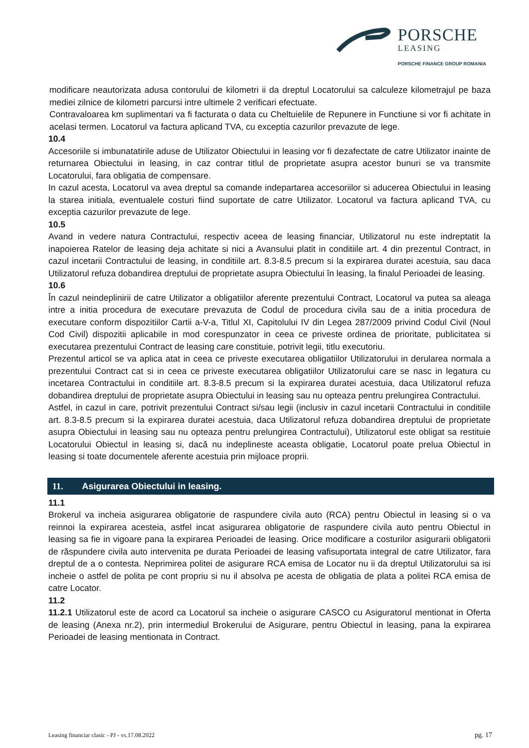PORSCHE
LEASING
PORSCHE FINANCE GROUP ROMANIA
modificare neautorizata adusa contorului de kilometri ii da dreptul Locatorului sa calculeze kilometrajul pe baza mediei zilnice de kilometri parcursi intre ultimele 2 verificari efectuate.
Contravaloarea km suplimentari va fi facturata o data cu Cheltuielile de Repunere in Functiune si vor fi achitate in acelasi termen. Locatorul va factura aplicand TVA, cu exceptia cazurilor prevazute de lege.
10.4
Accesoriile si imbunatatirile aduse de Utilizator Obiectului in leasing vor fi dezafectate de catre Utilizator inainte de returnarea Obiectului in leasing, in caz contrar titlul de proprietate asupra acestor bunuri se va transmite Locatorului, fara obligatia de compensare.
In cazul acesta, Locatorul va avea dreptul sa comande indepartarea accesoriilor si aducerea Obiectului in leasing la starea initiala, eventualele costuri fiind suportate de catre Utilizator. Locatorul va factura aplicand TVA, cu exceptia cazurilor prevazute de lege.
10.5
Avand in vedere natura Contractului, respectiv aceea de leasing financiar, Utilizatorul nu este indreptatit la inapoierea Ratelor de leasing deja achitate si nici a Avansului platit in conditiile art. 4 din prezentul Contract, in cazul incetarii Contractului de leasing, in conditiile art. 8.3-8.5 precum si la expirarea duratei acestuia, sau daca Utilizatorul refuza dobandirea dreptului de proprietate asupra Obiectului în leasing, la finalul Perioadei de leasing.
10.6
În cazul neindeplinirii de catre Utilizator a obligatiilor aferente prezentului Contract, Locatorul va putea sa aleaga intre a initia procedura de executare prevazuta de Codul de procedura civila sau de a initia procedura de executare conform dispozitiilor Cartii a-V-a, Titlul XI, Capitolului IV din Legea 287/2009 privind Codul Civil (Noul Cod Civil) dispozitii aplicabile in mod corespunzator in ceea ce priveste ordinea de prioritate, publicitatea si executarea prezentului Contract de leasing care constituie, potrivit legii, titlu executoriu.
Prezentul articol se va aplica atat in ceea ce priveste executarea obligatiilor Utilizatorului in derularea normala a prezentului Contract cat si in ceea ce priveste executarea obligatiilor Utilizatorului care se nasc in legatura cu incetarea Contractului in conditiile art. 8.3-8.5 precum si la expirarea duratei acestuia, daca Utilizatorul refuza dobandirea dreptului de proprietate asupra Obiectului in leasing sau nu opteaza pentru prelungirea Contractului.
Astfel, in cazul in care, potrivit prezentului Contract si/sau legii (inclusiv in cazul incetarii Contractului in conditiile art. 8.3-8.5 precum si la expirarea duratei acestuia, daca Utilizatorul refuza dobandirea dreptului de proprietate asupra Obiectului in leasing sau nu opteaza pentru prelungirea Contractului), Utilizatorul este obligat sa restituie Locatorului Obiectul in leasing si, dacă nu indeplineste aceasta obligatie, Locatorul poate prelua Obiectul in leasing si toate documentele aferente acestuia prin mijloace proprii.
11. Asigurarea Obiectului in leasing.
11.1
Brokerul va incheia asigurarea obligatorie de raspundere civila auto (RCA) pentru Obiectul in leasing si o va reinnoi la expirarea acesteia, astfel incat asigurarea obligatorie de raspundere civila auto pentru Obiectul in leasing sa fie in vigoare pana la expirarea Perioadei de leasing. Orice modificare a costurilor asigurarii obligatorii de răspundere civila auto intervenita pe durata Perioadei de leasing vafisuportata integral de catre Utilizator, fara dreptul de a o contesta. Neprimirea politei de asigurare RCA emisa de Locator nu ii da dreptul Utilizatorului sa isi incheie o astfel de polita pe cont propriu si nu il absolva pe acesta de obligatia de plata a politei RCA emisa de catre Locator.
11.2
11.2.1 Utilizatorul este de acord ca Locatorul sa incheie o asigurare CASCO cu Asiguratorul mentionat in Oferta de leasing (Anexa nr.2), prin intermediul Brokerului de Asigurare, pentru Obiectul in leasing, pana la expirarea Perioadei de leasing mentionata in Contract.
Leasing financiar clasic - PJ - vs.17.08.2022 pg. 17